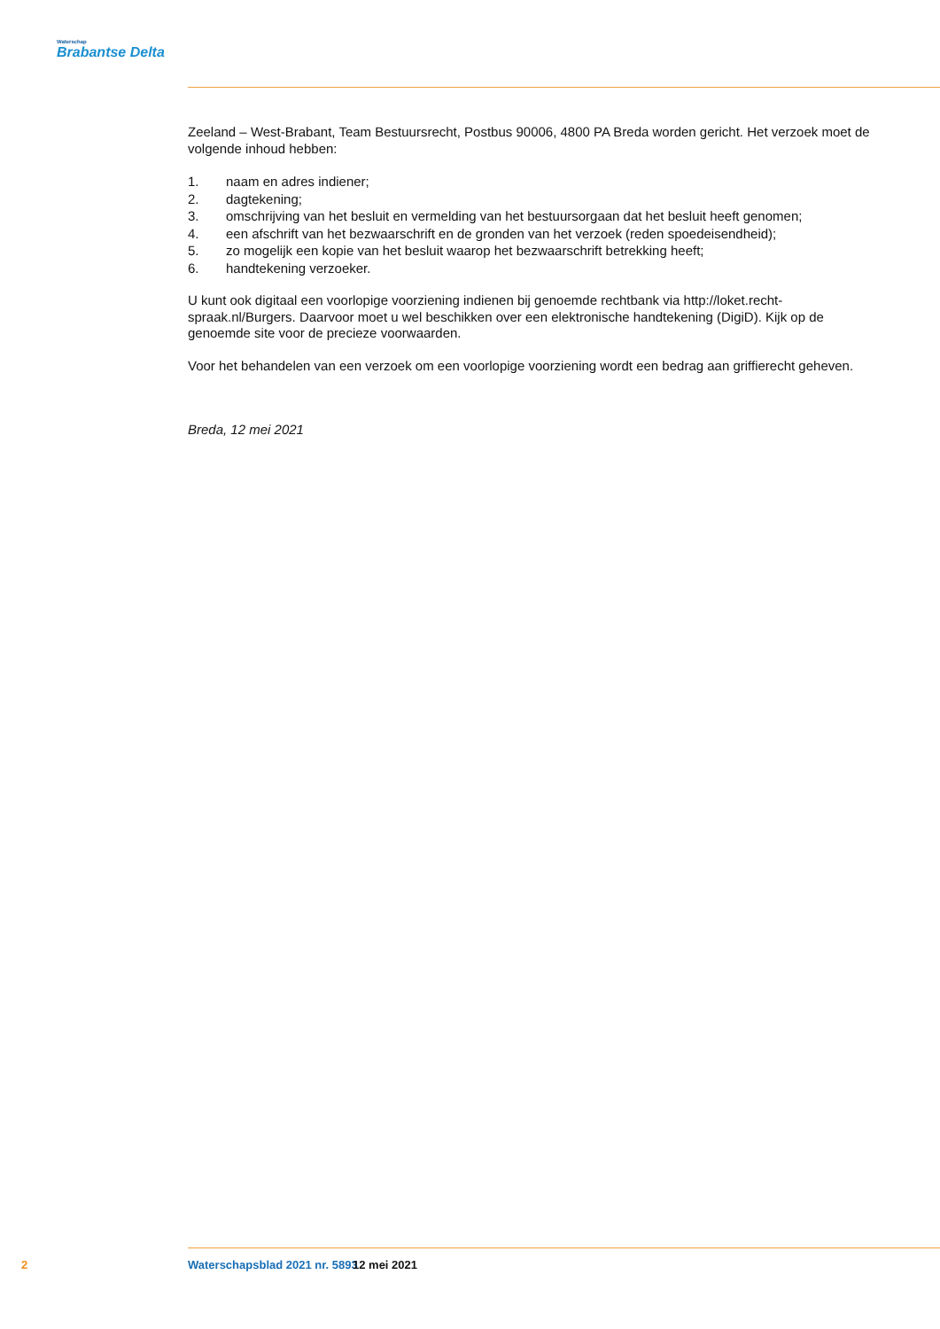Waterschap
Brabantse Delta
Zeeland – West-Brabant, Team Bestuursrecht, Postbus 90006, 4800 PA Breda worden gericht. Het verzoek moet de volgende inhoud hebben:
1. naam en adres indiener;
2. dagtekening;
3. omschrijving van het besluit en vermelding van het bestuursorgaan dat het besluit heeft genomen;
4. een afschrift van het bezwaarschrift en de gronden van het verzoek (reden spoedeisendheid);
5. zo mogelijk een kopie van het besluit waarop het bezwaarschrift betrekking heeft;
6. handtekening verzoeker.
U kunt ook digitaal een voorlopige voorziening indienen bij genoemde rechtbank via http://loket.recht-spraak.nl/Burgers. Daarvoor moet u wel beschikken over een elektronische handtekening (DigiD). Kijk op de genoemde site voor de precieze voorwaarden.
Voor het behandelen van een verzoek om een voorlopige voorziening wordt een bedrag aan griffierecht geheven.
Breda, 12 mei 2021
2 Waterschapsblad 2021 nr. 5893 12 mei 2021